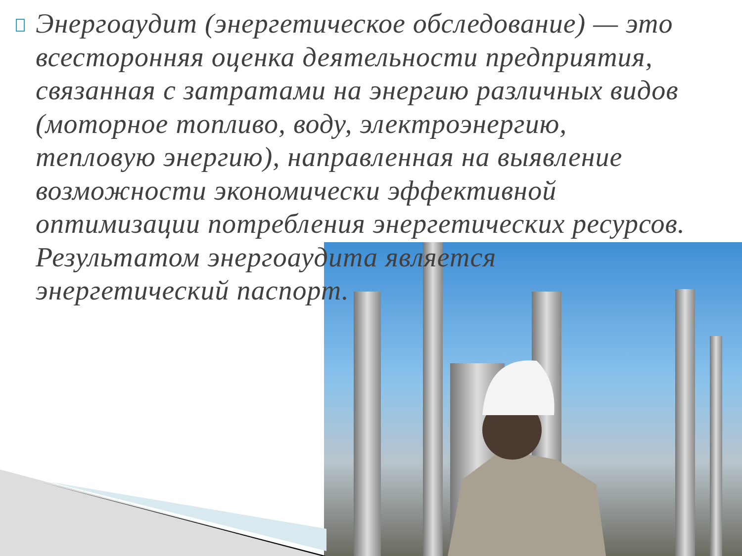Энергоаудит (энергетическое обследование) — это всесторонняя оценка деятельности предприятия, связанная с затратами на энергию различных видов (моторное топливо, воду, электроэнергию, тепловую энергию), направленная на выявление возможности экономически эффективной оптимизации потребления энергетических ресурсов. Результатом энергоаудита является энергетический паспорт.